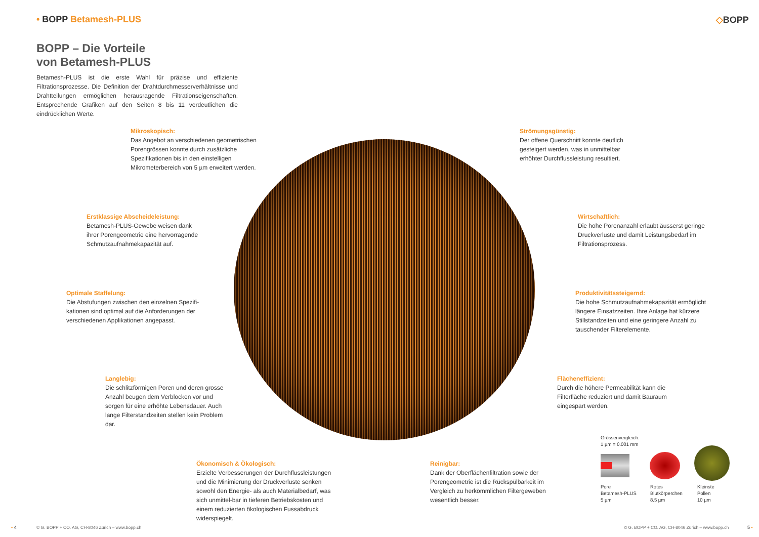• BOPP Betamesh-PLUS ◇BOPP
BOPP – Die Vorteile
von Betamesh-PLUS
Betamesh-PLUS ist die erste Wahl für präzise und effiziente Filtrationsprozesse. Die Definition der Drahtdurchmesserverhältnisse und Drahtteilungen ermöglichen herausragende Filtrationseigenschaften. Entsprechende Grafiken auf den Seiten 8 bis 11 verdeutlichen die eindrücklichen Werte.
Mikroskopisch:
Das Angebot an verschiedenen geometrischen Porengrössen konnte durch zusätzliche Spezifikationen bis in den einstelligen Mikrometerbereich von 5 µm erweitert werden.
Strömungsgünstig:
Der offene Querschnitt konnte deutlich gesteigert werden, was in unmittelbar erhöhter Durchflussleistung resultiert.
Erstklassige Abscheideleistung:
Betamesh-PLUS-Gewebe weisen dank ihrer Porengeometrie eine hervorragende Schmutzaufnahmekapazität auf.
Wirtschaftlich:
Die hohe Porenanzahl erlaubt äusserst geringe Druckverluste und damit Leistungsbedarf im Filtrationsprozess.
Optimale Staffelung:
Die Abstufungen zwischen den einzelnen Spezifi-kationen sind optimal auf die Anforderungen der verschiedenen Applikationen angepasst.
Produktivitätssteigernd:
Die hohe Schmutzaufnahmekapazität ermöglicht längere Einsatzzeiten. Ihre Anlage hat kürzere Stillstandzeiten und eine geringere Anzahl zu tauschender Filterelemente.
Langlebig:
Die schlitzförmigen Poren und deren grosse Anzahl beugen dem Verblocken vor und sorgen für eine erhöhte Lebensdauer. Auch lange Filterstandzeiten stellen kein Problem dar.
Flächeneffizient:
Durch die höhere Permeabilität kann die Filterfläche reduziert und damit Bauraum eingespart werden.
Ökonomisch & Ökologisch:
Erzielte Verbesserungen der Durchflussleistungen und die Minimierung der Druckverluste senken sowohl den Energie- als auch Materialbedarf, was sich unmittel-bar in tieferen Betriebskosten und einem reduzierten ökologischen Fussabdruck widerspiegelt.
Reinigbar:
Dank der Oberflächenfiltration sowie der Porengeometrie ist die Rückspülbarkeit im Vergleich zu herkömmlichen Filtergeweben wesentlich besser.
Grössenvergleich:
1 µm = 0.001 mm
Pore
Betamesh-PLUS
5 µm
Rotes
Blutkörperchen
8.5 µm
Kleinste
Pollen
10 µm
• 4
© G. BOPP + CO. AG, CH-8046 Zürich – www.bopp.ch
© G. BOPP + CO. AG, CH-8046 Zürich – www.bopp.ch
5 •